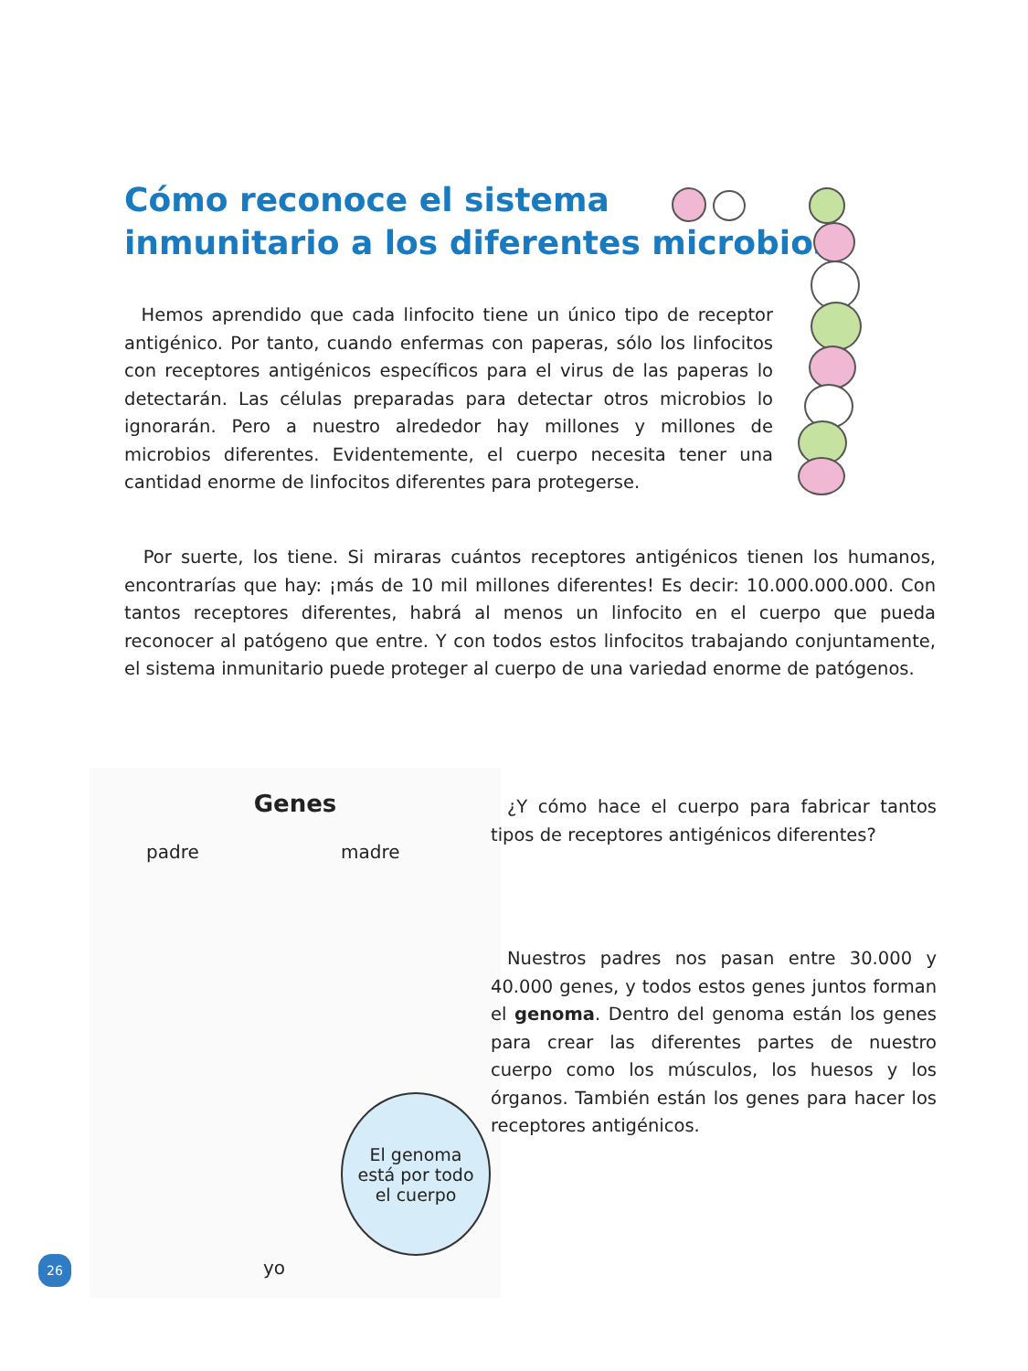Cómo reconoce el sistema
inmunitario a los diferentes microbios
Hemos aprendido que cada linfocito tiene un único tipo de receptor antigénico. Por tanto, cuando enfermas con paperas, sólo los linfocitos con receptores antigénicos específicos para el virus de las paperas lo detectarán. Las células preparadas para detectar otros microbios lo ignorarán. Pero a nuestro alrededor hay millones y millones de microbios diferentes. Evidentemente, el cuerpo necesita tener una cantidad enorme de linfocitos diferentes para protegerse.
Por suerte, los tiene. Si miraras cuántos receptores antigénicos tienen los humanos, encontrarías que hay: ¡más de 10 mil millones diferentes! Es decir: 10.000.000.000. Con tantos receptores diferentes, habrá al menos un linfocito en el cuerpo que pueda reconocer al patógeno que entre. Y con todos estos linfocitos trabajando conjuntamente, el sistema inmunitario puede proteger al cuerpo de una variedad enorme de patógenos.
Genes
padre madre
El genoma
está por todo
el cuerpo
yo
¿Y cómo hace el cuerpo para fabricar tantos tipos de receptores antigénicos diferentes?
Nuestros padres nos pasan entre 30.000 y 40.000 genes, y todos estos genes juntos forman el genoma. Dentro del genoma están los genes para crear las diferentes partes de nuestro cuerpo como los músculos, los huesos y los órganos. También están los genes para hacer los receptores antigénicos.
26